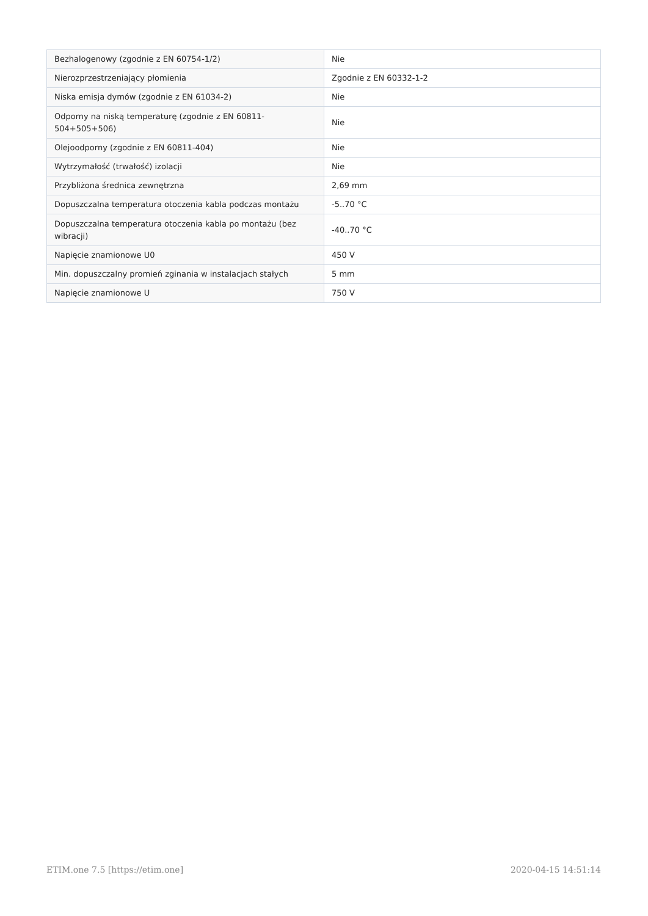| Bezhalogenowy (zgodnie z EN 60754-1/2) | Nie |
| Nierozprzestrzeniający płomienia | Zgodnie z EN 60332-1-2 |
| Niska emisja dymów (zgodnie z EN 61034-2) | Nie |
| Odporny na niską temperaturę (zgodnie z EN 60811-504+505+506) | Nie |
| Olejoodporny (zgodnie z EN 60811-404) | Nie |
| Wytrzymałość (trwałość) izolacji | Nie |
| Przybliżona średnica zewnętrzna | 2,69 mm |
| Dopuszczalna temperatura otoczenia kabla podczas montażu | -5..70 °C |
| Dopuszczalna temperatura otoczenia kabla po montażu (bez wibracji) | -40..70 °C |
| Napięcie znamionowe U0 | 450 V |
| Min. dopuszczalny promień zginania w instalacjach stałych | 5 mm |
| Napięcie znamionowe U | 750 V |
ETIM.one 7.5 [https://etim.one] 2020-04-15 14:51:14